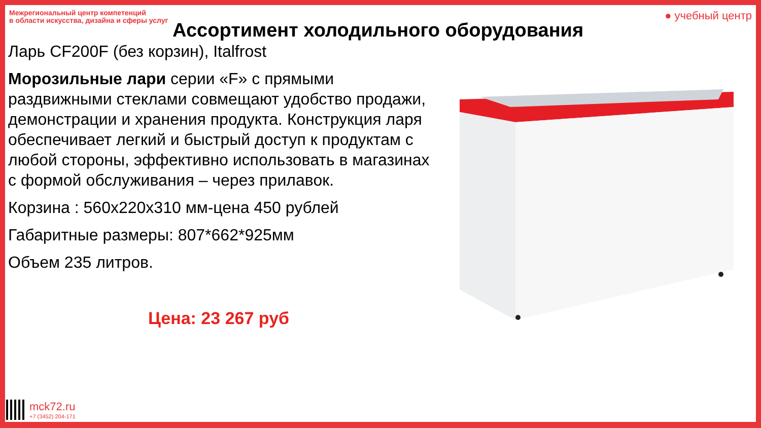Межрегиональный центр компетенций
в области искусства, дизайна и сферы услуг
● учебный центр
Ассортимент холодильного оборудования
Ларь CF200F (без корзин), Italfrost
Морозильные лари серии «F» с прямыми раздвижными стеклами совмещают удобство продажи, демонстрации и хранения продукта. Конструкция ларя обеспечивает легкий и быстрый доступ к продуктам с любой стороны, эффективно использовать в магазинах с формой обслуживания – через прилавок.
Корзина : 560х220х310 мм-цена 450 рублей
Габаритные размеры: 807*662*925мм
Объем 235 литров.
Цена: 23 267 руб
mck72.ru
+7 (3452) 204-171